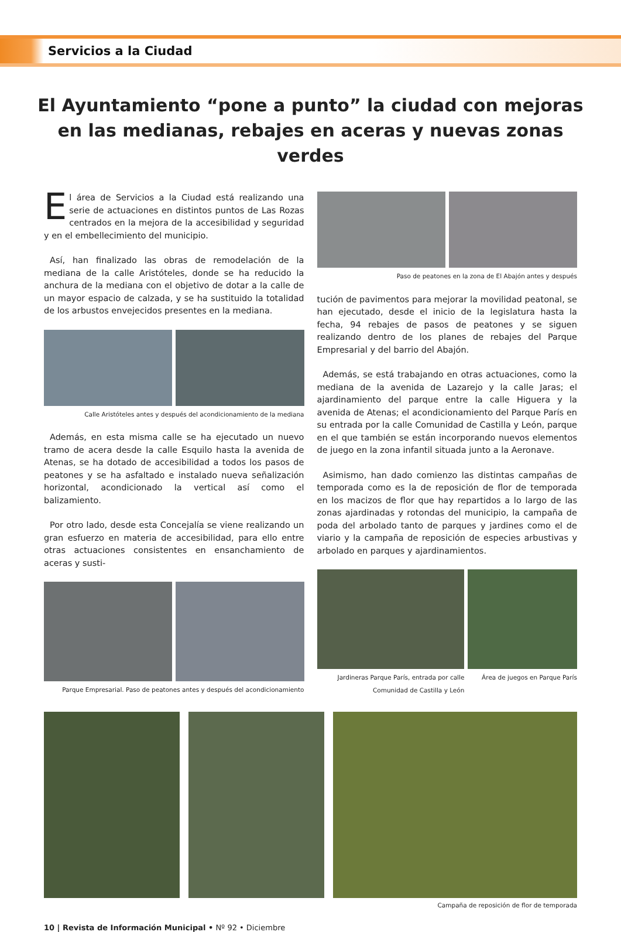Servicios a la Ciudad
El Ayuntamiento “pone a punto” la ciudad con mejoras en las medianas, rebajes en aceras y nuevas zonas verdes
El área de Servicios a la Ciudad está realizando una serie de actuaciones en distintos puntos de Las Rozas centrados en la mejora de la accesibilidad y seguridad y en el embellecimiento del municipio.
Así, han finalizado las obras de remodelación de la mediana de la calle Aristóteles, donde se ha reducido la anchura de la mediana con el objetivo de dotar a la calle de un mayor espacio de calzada, y se ha sustituido la totalidad de los arbustos envejecidos presentes en la mediana.
Calle Aristóteles antes y después del acondicionamiento de la mediana
Además, en esta misma calle se ha ejecutado un nuevo tramo de acera desde la calle Esquilo hasta la avenida de Atenas, se ha dotado de accesibilidad a todos los pasos de peatones y se ha asfaltado e instalado nueva señalización horizontal, acondicionado la vertical así como el balizamiento.
Por otro lado, desde esta Concejalía se viene realizando un gran esfuerzo en materia de accesibilidad, para ello entre otras actuaciones consistentes en ensanchamiento de aceras y susti-
Parque Empresarial. Paso de peatones antes y después del acondicionamiento
Paso de peatones en la zona de El Abajón antes y después
tución de pavimentos para mejorar la movilidad peatonal, se han ejecutado, desde el inicio de la legislatura hasta la fecha, 94 rebajes de pasos de peatones y se siguen realizando dentro de los planes de rebajes del Parque Empresarial y del barrio del Abajón.
Además, se está trabajando en otras actuaciones, como la mediana de la avenida de Lazarejo y la calle Jaras; el ajardinamiento del parque entre la calle Higuera y la avenida de Atenas; el acondicionamiento del Parque París en su entrada por la calle Comunidad de Castilla y León, parque en el que también se están incorporando nuevos elementos de juego en la zona infantil situada junto a la Aeronave.
Asimismo, han dado comienzo las distintas campañas de temporada como es la de reposición de flor de temporada en los macizos de flor que hay repartidos a lo largo de las zonas ajardinadas y rotondas del municipio, la campaña de poda del arbolado tanto de parques y jardines como el de viario y la campaña de reposición de especies arbustivas y arbolado en parques y ajardinamientos.
Jardineras Parque París, entrada por calle Comunidad de Castilla y León
Área de juegos en Parque París
Campaña de reposición de flor de temporada
10 | Revista de Información Municipal • Nº 92 • Diciembre